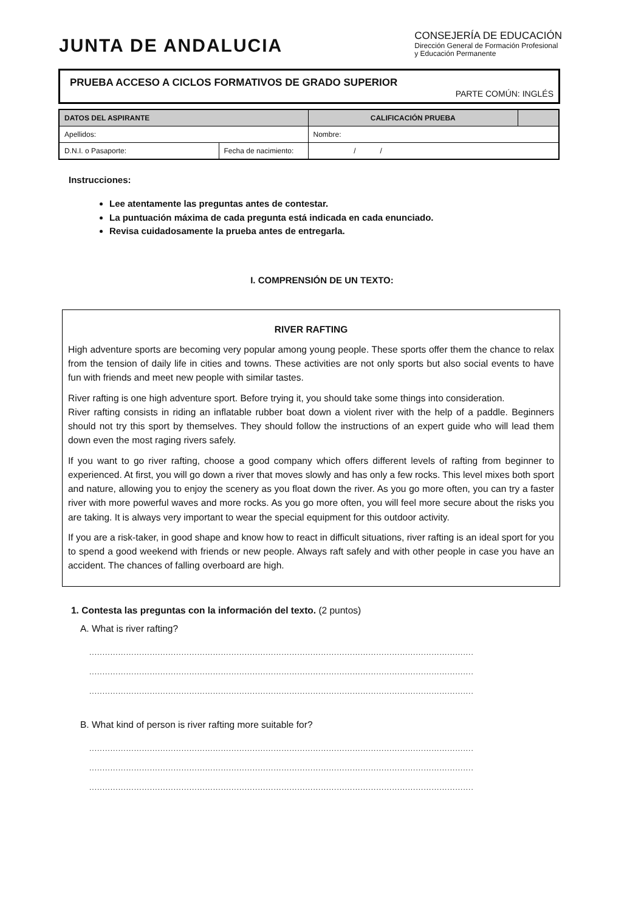JUNTA DE ANDALUCIA
CONSEJERÍA DE EDUCACIÓN
Dirección General de Formación Profesional
y Educación Permanente
PRUEBA ACCESO A CICLOS FORMATIVOS DE GRADO SUPERIOR
PARTE COMÚN: INGLÉS
| DATOS DEL ASPIRANTE | | CALIFICACIÓN PRUEBA | |
| --- | --- | --- | --- |
| Apellidos: | | Nombre: | |
| D.N.I. o Pasaporte: | Fecha de nacimiento: | / / | |
Instrucciones:
Lee atentamente las preguntas antes de contestar.
La puntuación máxima de cada pregunta está indicada en cada enunciado.
Revisa cuidadosamente la prueba antes de entregarla.
I. COMPRENSIÓN DE UN TEXTO:
RIVER RAFTING
High adventure sports are becoming very popular among young people. These sports offer them the chance to relax from the tension of daily life in cities and towns. These activities are not only sports but also social events to have fun with friends and meet new people with similar tastes.
River rafting is one high adventure sport. Before trying it, you should take some things into consideration.
River rafting consists in riding an inflatable rubber boat down a violent river with the help of a paddle. Beginners should not try this sport by themselves. They should follow the instructions of an expert guide who will lead them down even the most raging rivers safely.
If you want to go river rafting, choose a good company which offers different levels of rafting from beginner to experienced. At first, you will go down a river that moves slowly and has only a few rocks. This level mixes both sport and nature, allowing you to enjoy the scenery as you float down the river. As you go more often, you can try a faster river with more powerful waves and more rocks. As you go more often, you will feel more secure about the risks you are taking. It is always very important to wear the special equipment for this outdoor activity.
If you are a risk-taker, in good shape and know how to react in difficult situations, river rafting is an ideal sport for you to spend a good weekend with friends or new people. Always raft safely and with other people in case you have an accident. The chances of falling overboard are high.
1. Contesta las preguntas con la información del texto. (2 puntos)
A. What is river rafting?
..................................................................................................................................................
..................................................................................................................................................
..................................................................................................................................................
B. What kind of person is river rafting more suitable for?
..................................................................................................................................................
..................................................................................................................................................
..................................................................................................................................................